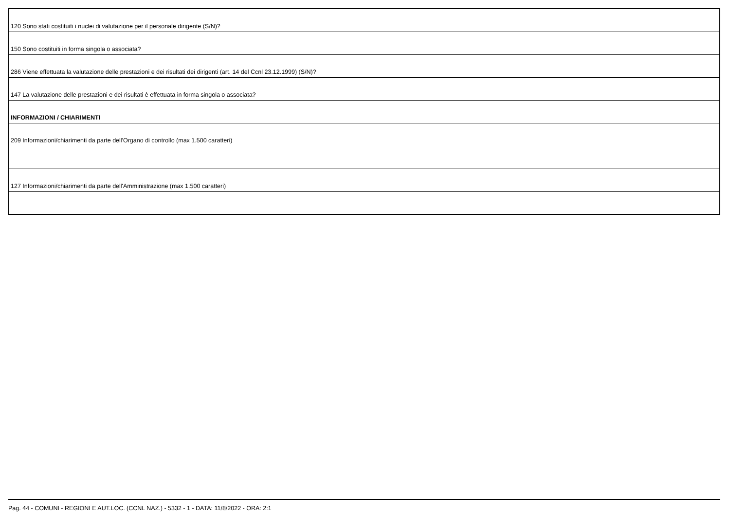| 120 Sono stati costituiti i nuclei di valutazione per il personale dirigente (S/N)? | |
| 150 Sono costituiti in forma singola o associata? | |
| 286 Viene effettuata la valutazione delle prestazioni e dei risultati dei dirigenti (art. 14 del Ccnl 23.12.1999) (S/N)? | |
| 147 La valutazione delle prestazioni e dei risultati è effettuata in forma singola o associata? | |
| INFORMAZIONI / CHIARIMENTI | |
| 209 Informazioni/chiarimenti da parte dell'Organo di controllo (max 1.500 caratteri) | |
| 127 Informazioni/chiarimenti da parte dell'Amministrazione (max 1.500 caratteri) | |
Pag. 44 - COMUNI - REGIONI E AUT.LOC. (CCNL NAZ.) - 5332 - 1 - DATA: 11/8/2022 - ORA: 2:1